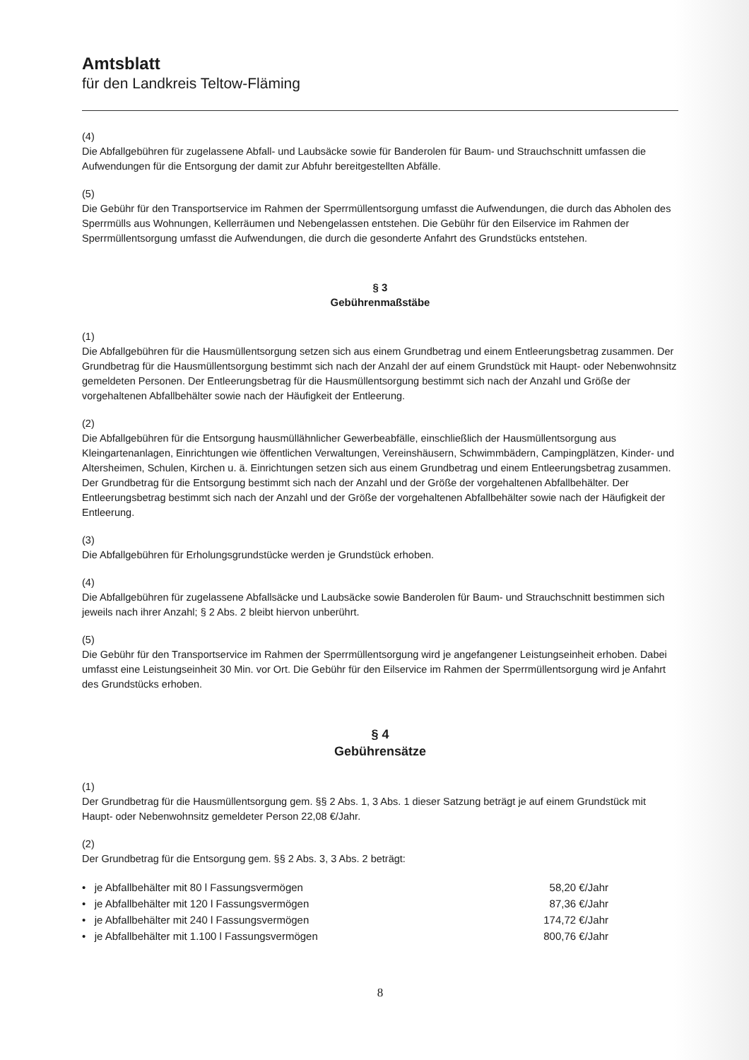Amtsblatt
für den Landkreis Teltow-Fläming
(4)
Die Abfallgebühren für zugelassene Abfall- und Laubsäcke sowie für Banderolen für Baum- und Strauchschnitt umfassen die Aufwendungen für die Entsorgung der damit zur Abfuhr bereitgestellten Abfälle.
(5)
Die Gebühr für den Transportservice im Rahmen der Sperrmüllentsorgung umfasst die Aufwendungen, die durch das Abholen des Sperrmülls aus Wohnungen, Kellerräumen und Nebengelassen entstehen. Die Gebühr für den Eilservice im Rahmen der Sperrmüllentsorgung umfasst die Aufwendungen, die durch die gesonderte Anfahrt des Grundstücks entstehen.
§ 3
Gebührenmaßstäbe
(1)
Die Abfallgebühren für die Hausmüllentsorgung setzen sich aus einem Grundbetrag und einem Entleerungsbetrag zusammen. Der Grundbetrag für die Hausmüllentsorgung bestimmt sich nach der Anzahl der auf einem Grundstück mit Haupt- oder Nebenwohnsitz gemeldeten Personen. Der Entleerungsbetrag für die Hausmüllentsorgung bestimmt sich nach der Anzahl und Größe der vorgehaltenen Abfallbehälter sowie nach der Häufigkeit der Entleerung.
(2)
Die Abfallgebühren für die Entsorgung hausmüllähnlicher Gewerbeabfälle, einschließlich der Hausmüllentsorgung aus Kleingartenanlagen, Einrichtungen wie öffentlichen Verwaltungen, Vereinshäusern, Schwimmbädern, Campingplätzen, Kinder- und Altersheimen, Schulen, Kirchen u. ä. Einrichtungen setzen sich aus einem Grundbetrag und einem Entleerungsbetrag zusammen. Der Grundbetrag für die Entsorgung bestimmt sich nach der Anzahl und der Größe der vorgehaltenen Abfallbehälter. Der Entleerungsbetrag bestimmt sich nach der Anzahl und der Größe der vorgehaltenen Abfallbehälter sowie nach der Häufigkeit der Entleerung.
(3)
Die Abfallgebühren für Erholungsgrundstücke werden je Grundstück erhoben.
(4)
Die Abfallgebühren für zugelassene Abfallsäcke und Laubsäcke sowie Banderolen für Baum- und Strauchschnitt bestimmen sich jeweils nach ihrer Anzahl; § 2 Abs. 2 bleibt hiervon unberührt.
(5)
Die Gebühr für den Transportservice im Rahmen der Sperrmüllentsorgung wird je angefangener Leistungseinheit erhoben. Dabei umfasst eine Leistungseinheit 30 Min. vor Ort. Die Gebühr für den Eilservice im Rahmen der Sperrmüllentsorgung wird je Anfahrt des Grundstücks erhoben.
§ 4
Gebührensätze
(1)
Der Grundbetrag für die Hausmüllentsorgung gem. §§ 2 Abs. 1, 3 Abs. 1 dieser Satzung beträgt je auf einem Grundstück mit Haupt- oder Nebenwohnsitz gemeldeter Person 22,08 €/Jahr.
(2)
Der Grundbetrag für die Entsorgung gem. §§ 2 Abs. 3, 3 Abs. 2 beträgt:
| • je Abfallbehälter mit 80 l Fassungsvermögen | 58,20 €/Jahr |
| • je Abfallbehälter mit 120 l Fassungsvermögen | 87,36 €/Jahr |
| • je Abfallbehälter mit 240 l Fassungsvermögen | 174,72 €/Jahr |
| • je Abfallbehälter mit 1.100 l Fassungsvermögen | 800,76 €/Jahr |
8